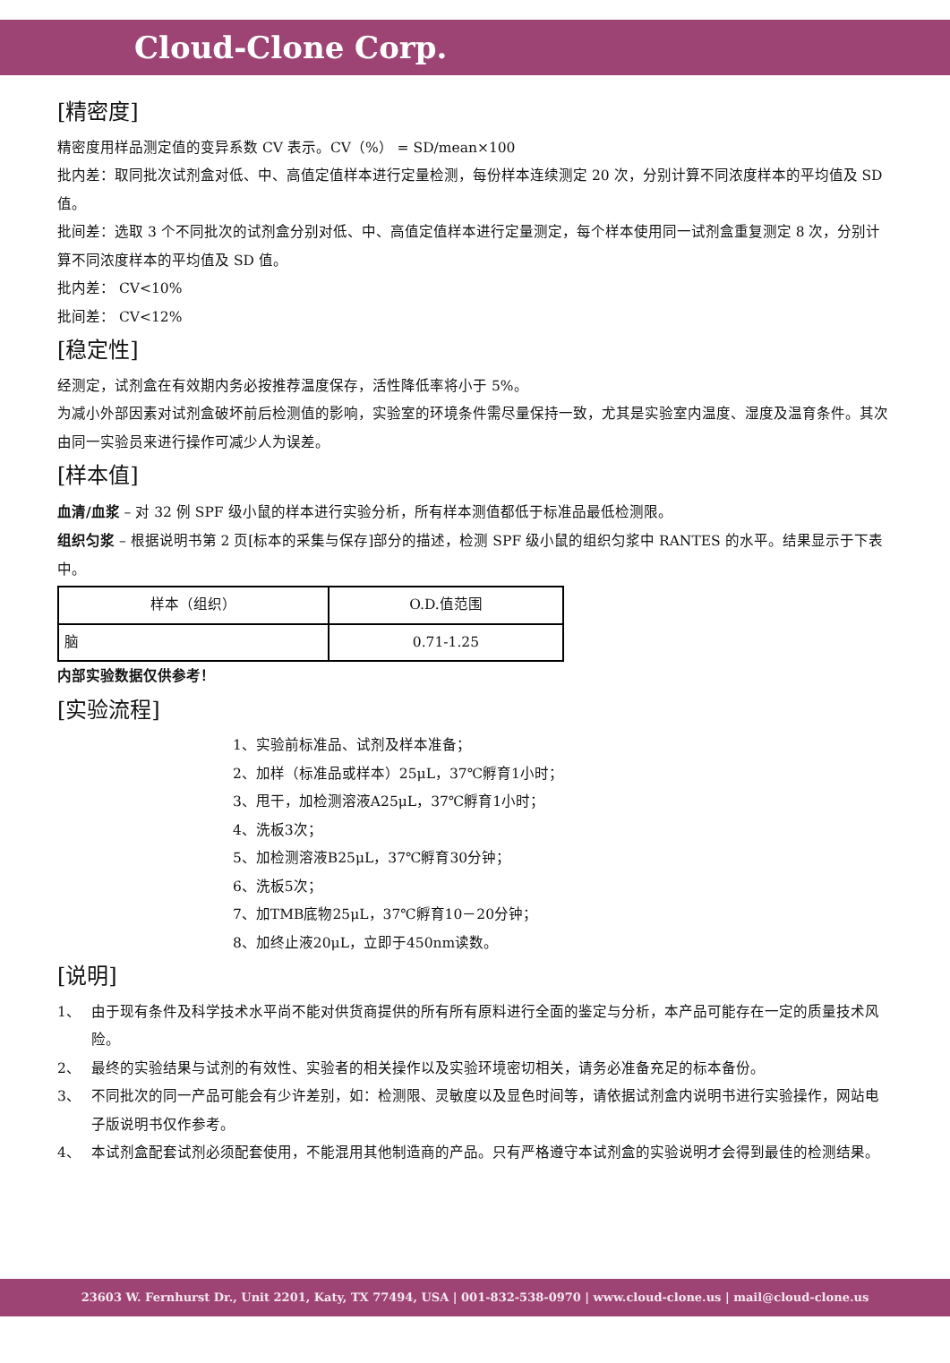Cloud-Clone Corp.
[精密度]
精密度用样品测定值的变异系数 CV 表示。CV（%） = SD/mean×100
批内差：取同批次试剂盒对低、中、高值定值样本进行定量检测，每份样本连续测定 20 次，分别计算不同浓度样本的平均值及 SD 值。
批间差：选取 3 个不同批次的试剂盒分别对低、中、高值定值样本进行定量测定，每个样本使用同一试剂盒重复测定 8 次，分别计算不同浓度样本的平均值及 SD 值。
批内差： CV<10%
批间差： CV<12%
[稳定性]
经测定，试剂盒在有效期内务必按推荐温度保存，活性降低率将小于 5%。
为减小外部因素对试剂盒破坏前后检测值的影响，实验室的环境条件需尽量保持一致，尤其是实验室内温度、湿度及温育条件。其次由同一实验员来进行操作可减少人为误差。
[样本值]
血清/血浆 – 对 32 例 SPF 级小鼠的样本进行实验分析，所有样本测值都低于标准品最低检测限。
组织匀浆 – 根据说明书第 2 页[标本的采集与保存]部分的描述，检测 SPF 级小鼠的组织匀浆中 RANTES 的水平。结果显示于下表中。
| 样本（组织） | O.D.值范围 |
| 脑 | 0.71-1.25 |
内部实验数据仅供参考！
[实验流程]
1、实验前标准品、试剂及样本准备；
2、加样（标准品或样本）25μL，37℃孵育1小时；
3、甩干，加检测溶液A25μL，37℃孵育1小时；
4、洗板3次；
5、加检测溶液B25μL，37℃孵育30分钟；
6、洗板5次；
7、加TMB底物25μL，37℃孵育10－20分钟；
8、加终止液20μL，立即于450nm读数。
[说明]
1、 由于现有条件及科学技术水平尚不能对供货商提供的所有所有原料进行全面的鉴定与分析，本产品可能存在一定的质量技术风险。
2、 最终的实验结果与试剂的有效性、实验者的相关操作以及实验环境密切相关，请务必准备充足的标本备份。
3、 不同批次的同一产品可能会有少许差别，如：检测限、灵敏度以及显色时间等，请依据试剂盒内说明书进行实验操作，网站电子版说明书仅作参考。
4、 本试剂盒配套试剂必须配套使用，不能混用其他制造商的产品。只有严格遵守本试剂盒的实验说明才会得到最佳的检测结果。
23603 W. Fernhurst Dr., Unit 2201, Katy, TX 77494, USA | 001-832-538-0970 | www.cloud-clone.us | mail@cloud-clone.us